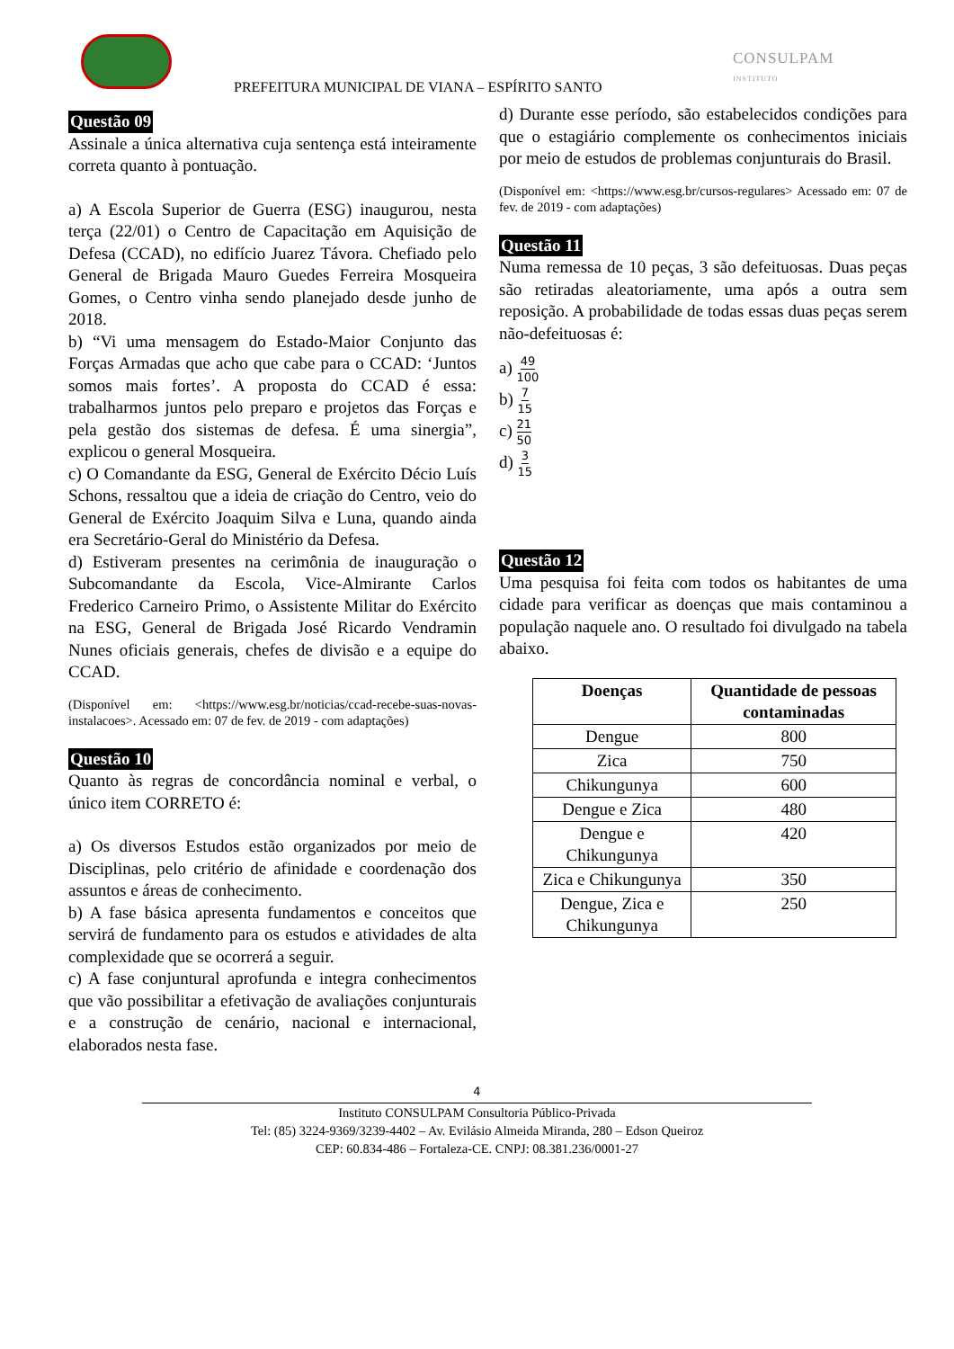PREFEITURA MUNICIPAL DE VIANA – ESPÍRITO SANTO
CONSULPAM
INSTITUTO
Questão 09
Assinale a única alternativa cuja sentença está inteiramente correta quanto à pontuação.
a) A Escola Superior de Guerra (ESG) inaugurou, nesta terça (22/01) o Centro de Capacitação em Aquisição de Defesa (CCAD), no edifício Juarez Távora. Chefiado pelo General de Brigada Mauro Guedes Ferreira Mosqueira Gomes, o Centro vinha sendo planejado desde junho de 2018.
b) “Vi uma mensagem do Estado-Maior Conjunto das Forças Armadas que acho que cabe para o CCAD: ‘Juntos somos mais fortes’. A proposta do CCAD é essa: trabalharmos juntos pelo preparo e projetos das Forças e pela gestão dos sistemas de defesa. É uma sinergia”, explicou o general Mosqueira.
c) O Comandante da ESG, General de Exército Décio Luís Schons, ressaltou que a ideia de criação do Centro, veio do General de Exército Joaquim Silva e Luna, quando ainda era Secretário-Geral do Ministério da Defesa.
d) Estiveram presentes na cerimônia de inauguração o Subcomandante da Escola, Vice-Almirante Carlos Frederico Carneiro Primo, o Assistente Militar do Exército na ESG, General de Brigada José Ricardo Vendramin Nunes oficiais generais, chefes de divisão e a equipe do CCAD.
(Disponível em: <https://www.esg.br/noticias/ccad-recebe-suas-novas-instalacoes>. Acessado em: 07 de fev. de 2019 - com adaptações)
Questão 10
Quanto às regras de concordância nominal e verbal, o único item CORRETO é:
a) Os diversos Estudos estão organizados por meio de Disciplinas, pelo critério de afinidade e coordenação dos assuntos e áreas de conhecimento.
b) A fase básica apresenta fundamentos e conceitos que servirá de fundamento para os estudos e atividades de alta complexidade que se ocorrerá a seguir.
c) A fase conjuntural aprofunda e integra conhecimentos que vão possibilitar a efetivação de avaliações conjunturais e a construção de cenário, nacional e internacional, elaborados nesta fase.
d) Durante esse período, são estabelecidos condições para que o estagiário complemente os conhecimentos iniciais por meio de estudos de problemas conjunturais do Brasil.
(Disponível em: <https://www.esg.br/cursos-regulares> Acessado em: 07 de fev. de 2019 - com adaptações)
Questão 11
Numa remessa de 10 peças, 3 são defeituosas. Duas peças são retiradas aleatoriamente, uma após a outra sem reposição. A probabilidade de todas essas duas peças serem não-defeituosas é:
a) 49 100
b) 7 15
c) 21 50
d) 3 15
Questão 12
Uma pesquisa foi feita com todos os habitantes de uma cidade para verificar as doenças que mais contaminou a população naquele ano. O resultado foi divulgado na tabela abaixo.
| Doenças | Quantidade de pessoas contaminadas |
| --- | --- |
| Dengue | 800 |
| Zica | 750 |
| Chikungunya | 600 |
| Dengue e Zica | 480 |
| Dengue e Chikungunya | 420 |
| Zica e Chikungunya | 350 |
| Dengue, Zica e Chikungunya | 250 |
4
Instituto CONSULPAM Consultoria Público-Privada
Tel: (85) 3224-9369/3239-4402 – Av. Evilásio Almeida Miranda, 280 – Edson Queiroz
CEP: 60.834-486 – Fortaleza-CE. CNPJ: 08.381.236/0001-27